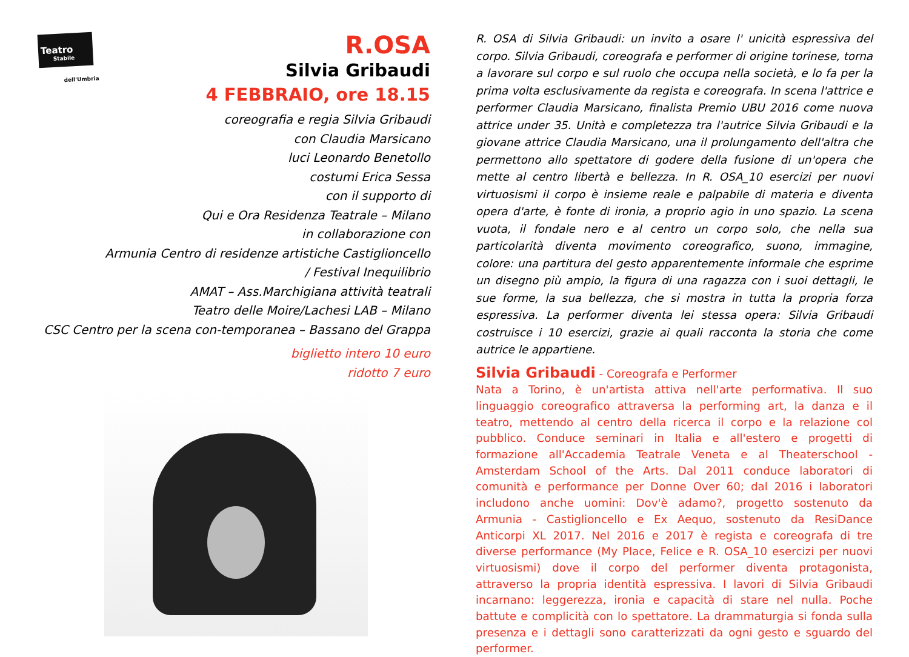Teatro
Stabile
dell'Umbria
R.OSA
Silvia Gribaudi
4 FEBBRAIO, ore 18.15
coreografia e regia Silvia Gribaudi
con Claudia Marsicano
luci Leonardo Benetollo
costumi Erica Sessa
con il supporto di
Qui e Ora Residenza Teatrale – Milano
in collaborazione con
Armunia Centro di residenze artistiche Castiglioncello
/ Festival Inequilibrio
AMAT – Ass.Marchigiana attività teatrali
Teatro delle Moire/Lachesi LAB – Milano
CSC Centro per la scena con-temporanea – Bassano del Grappa
biglietto intero 10 euro
ridotto 7 euro
R. OSA di Silvia Gribaudi: un invito a osare l' unicità espressiva del corpo. Silvia Gribaudi, coreografa e performer di origine torinese, torna a lavorare sul corpo e sul ruolo che occupa nella società, e lo fa per la prima volta esclusivamente da regista e coreografa. In scena l'attrice e performer Claudia Marsicano, finalista Premio UBU 2016 come nuova attrice under 35. Unità e completezza tra l'autrice Silvia Gribaudi e la giovane attrice Claudia Marsicano, una il prolungamento dell'altra che permettono allo spettatore di godere della fusione di un'opera che mette al centro libertà e bellezza. In R. OSA_10 esercizi per nuovi virtuosismi il corpo è insieme reale e palpabile di materia e diventa opera d'arte, è fonte di ironia, a proprio agio in uno spazio. La scena vuota, il fondale nero e al centro un corpo solo, che nella sua particolarità diventa movimento coreografico, suono, immagine, colore: una partitura del gesto apparentemente informale che esprime un disegno più ampio, la figura di una ragazza con i suoi dettagli, le sue forme, la sua bellezza, che si mostra in tutta la propria forza espressiva. La performer diventa lei stessa opera: Silvia Gribaudi costruisce i 10 esercizi, grazie ai quali racconta la storia che come autrice le appartiene.
Silvia Gribaudi - Coreografa e Performer
Nata a Torino, è un'artista attiva nell'arte performativa. Il suo linguaggio coreografico attraversa la performing art, la danza e il teatro, mettendo al centro della ricerca il corpo e la relazione col pubblico. Conduce seminari in Italia e all'estero e progetti di formazione all'Accademia Teatrale Veneta e al Theaterschool - Amsterdam School of the Arts. Dal 2011 conduce laboratori di comunità e performance per Donne Over 60; dal 2016 i laboratori includono anche uomini: Dov'è adamo?, progetto sostenuto da Armunia - Castiglioncello e Ex Aequo, sostenuto da ResiDance Anticorpi XL 2017. Nel 2016 e 2017 è regista e coreografa di tre diverse performance (My Place, Felice e R. OSA_10 esercizi per nuovi virtuosismi) dove il corpo del performer diventa protagonista, attraverso la propria identità espressiva. I lavori di Silvia Gribaudi incarnano: leggerezza, ironia e capacità di stare nel nulla. Poche battute e complicità con lo spettatore. La drammaturgia si fonda sulla presenza e i dettagli sono caratterizzati da ogni gesto e sguardo del performer.